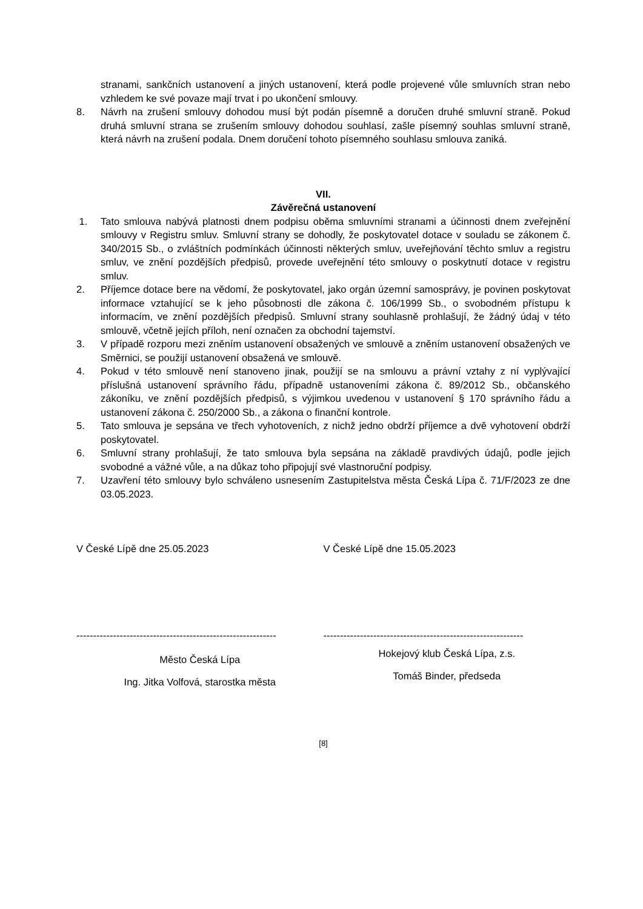stranami, sankčních ustanovení a jiných ustanovení, která podle projevené vůle smluvních stran nebo vzhledem ke své povaze mají trvat i po ukončení smlouvy.
8. Návrh na zrušení smlouvy dohodou musí být podán písemně a doručen druhé smluvní straně. Pokud druhá smluvní strana se zrušením smlouvy dohodou souhlasí, zašle písemný souhlas smluvní straně, která návrh na zrušení podala. Dnem doručení tohoto písemného souhlasu smlouva zaniká.
VII.
Závěrečná ustanovení
1. Tato smlouva nabývá platnosti dnem podpisu oběma smluvními stranami a účinnosti dnem zveřejnění smlouvy v Registru smluv. Smluvní strany se dohodly, že poskytovatel dotace v souladu se zákonem č. 340/2015 Sb., o zvláštních podmínkách účinnosti některých smluv, uveřejňování těchto smluv a registru smluv, ve znění pozdějších předpisů, provede uveřejnění této smlouvy o poskytnutí dotace v registru smluv.
2. Příjemce dotace bere na vědomí, že poskytovatel, jako orgán územní samosprávy, je povinen poskytovat informace vztahující se k jeho působnosti dle zákona č. 106/1999 Sb., o svobodném přístupu k informacím, ve znění pozdějších předpisů. Smluvní strany souhlasně prohlašují, že žádný údaj v této smlouvě, včetně jejích příloh, není označen za obchodní tajemství.
3. V případě rozporu mezi zněním ustanovení obsažených ve smlouvě a zněním ustanovení obsažených ve Směrnici, se použijí ustanovení obsažená ve smlouvě.
4. Pokud v této smlouvě není stanoveno jinak, použijí se na smlouvu a právní vztahy z ní vyplývající příslušná ustanovení správního řádu, případně ustanoveními zákona č. 89/2012 Sb., občanského zákoníku, ve znění pozdějších předpisů, s výjimkou uvedenou v ustanovení § 170 správního řádu a ustanovení zákona č. 250/2000 Sb., a zákona o finanční kontrole.
5. Tato smlouva je sepsána ve třech vyhotoveních, z nichž jedno obdrží příjemce a dvě vyhotovení obdrží poskytovatel.
6. Smluvní strany prohlašují, že tato smlouva byla sepsána na základě pravdivých údajů, podle jejich svobodné a vážné vůle, a na důkaz toho připojují své vlastnoruční podpisy.
7. Uzavření této smlouvy bylo schváleno usnesením Zastupitelstva města Česká Lípa č. 71/F/2023 ze dne 03.05.2023.
V České Lípě dne 25.05.2023 V České Lípě dne 15.05.2023
------------------------------------------------------------
Město Česká Lípa
Ing. Jitka Volfová, starostka města
------------------------------------------------------------
Hokejový klub Česká Lípa, z.s.
Tomáš Binder, předseda
[8]